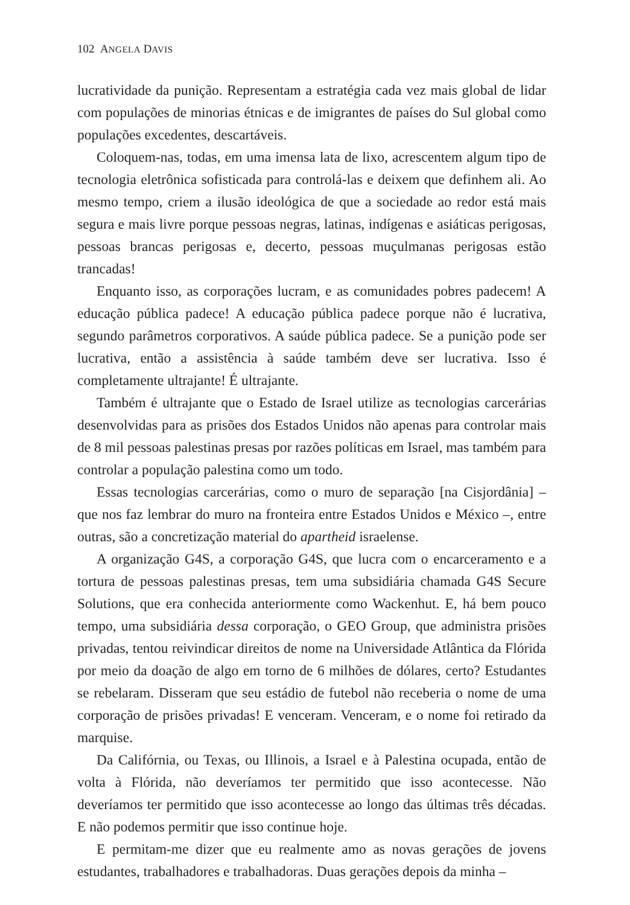102 ANGELA DAVIS
lucratividade da punição. Representam a estratégia cada vez mais global de lidar com populações de minorias étnicas e de imigrantes de países do Sul global como populações excedentes, descartáveis.
Coloquem-nas, todas, em uma imensa lata de lixo, acrescentem algum tipo de tecnologia eletrônica sofisticada para controlá-las e deixem que definhem ali. Ao mesmo tempo, criem a ilusão ideológica de que a sociedade ao redor está mais segura e mais livre porque pessoas negras, latinas, indígenas e asiáticas perigosas, pessoas brancas perigosas e, decerto, pessoas muçulmanas perigosas estão trancadas!
Enquanto isso, as corporações lucram, e as comunidades pobres padecem! A educação pública padece! A educação pública padece porque não é lucrativa, segundo parâmetros corporativos. A saúde pública padece. Se a punição pode ser lucrativa, então a assistência à saúde também deve ser lucrativa. Isso é completamente ultrajante! É ultrajante.
Também é ultrajante que o Estado de Israel utilize as tecnologias carcerárias desenvolvidas para as prisões dos Estados Unidos não apenas para controlar mais de 8 mil pessoas palestinas presas por razões políticas em Israel, mas também para controlar a população palestina como um todo.
Essas tecnologias carcerárias, como o muro de separação [na Cisjordânia] – que nos faz lembrar do muro na fronteira entre Estados Unidos e México –, entre outras, são a concretização material do apartheid israelense.
A organização G4S, a corporação G4S, que lucra com o encarceramento e a tortura de pessoas palestinas presas, tem uma subsidiária chamada G4S Secure Solutions, que era conhecida anteriormente como Wackenhut. E, há bem pouco tempo, uma subsidiária dessa corporação, o GEO Group, que administra prisões privadas, tentou reivindicar direitos de nome na Universidade Atlântica da Flórida por meio da doação de algo em torno de 6 milhões de dólares, certo? Estudantes se rebelaram. Disseram que seu estádio de futebol não receberia o nome de uma corporação de prisões privadas! E venceram. Venceram, e o nome foi retirado da marquise.
Da Califórnia, ou Texas, ou Illinois, a Israel e à Palestina ocupada, então de volta à Flórida, não deveríamos ter permitido que isso acontecesse. Não deveríamos ter permitido que isso acontecesse ao longo das últimas três décadas. E não podemos permitir que isso continue hoje.
E permitam-me dizer que eu realmente amo as novas gerações de jovens estudantes, trabalhadores e trabalhadoras. Duas gerações depois da minha –